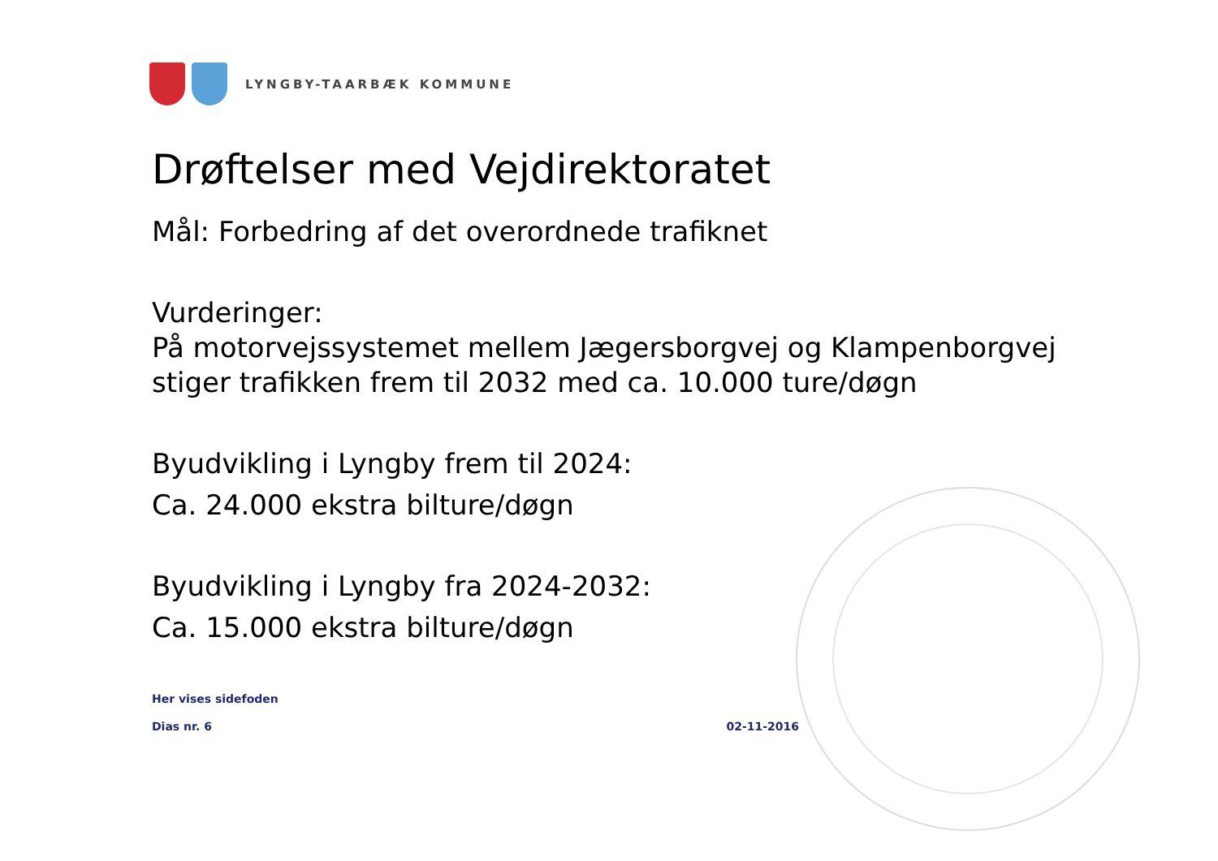LYNGBY-TAARBÆK KOMMUNE
Drøftelser med Vejdirektoratet
Mål: Forbedring af det overordnede trafiknet
Vurderinger:
På motorvejssystemet mellem Jægersborgvej og Klampenborgvej stiger trafikken frem til 2032 med ca. 10.000 ture/døgn
Byudvikling i Lyngby frem til 2024:
Ca. 24.000 ekstra bilture/døgn
Byudvikling i Lyngby fra 2024-2032:
Ca. 15.000 ekstra bilture/døgn
Her vises sidefoden
Dias nr. 6 02-11-2016